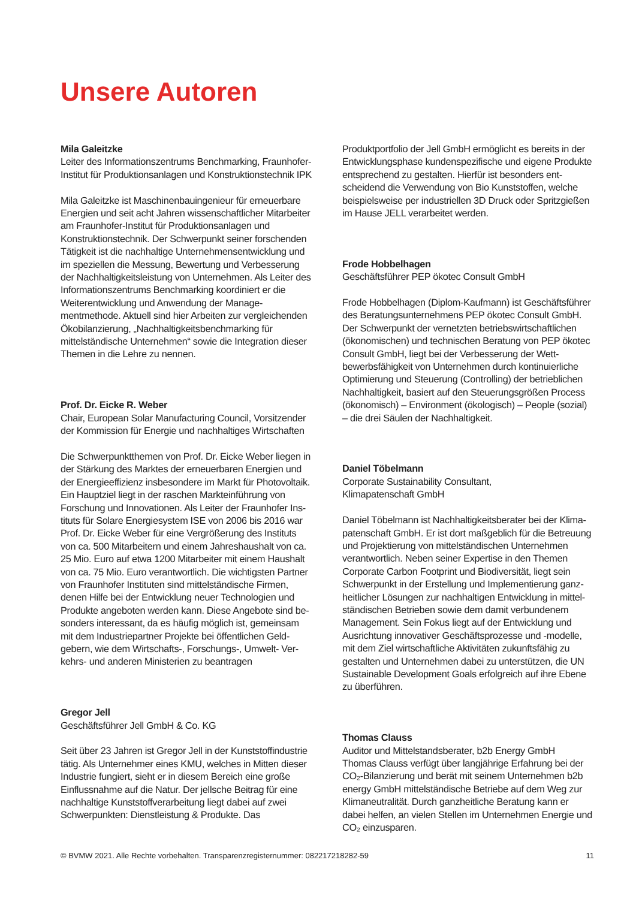Unsere Autoren
Mila Galeitzke
Leiter des Informationszentrums Benchmarking, Fraunhofer-Institut für Produktionsanlagen und Konstruk­tionstechnik IPK
Mila Galeitzke ist Maschinenbauingenieur für erneuerbare Energien und seit acht Jahren wissenschaftlicher Mit­arbeiter am Fraunhofer-Institut für Produktionsanlagen und Konstruktionstechnik. Der Schwerpunkt seiner forschen­den Tätigkeit ist die nachhaltige Unternehmensentwicklung und im speziellen die Messung, Bewertung und Verbesse­rung der Nachhaltigkeitsleistung von Unternehmen. Als Leiter des Informationszentrums Benchmarking koordiniert er die Weiterentwicklung und Anwendung der Manage­mentmethode. Aktuell sind hier Arbeiten zur vergleichen­den Ökobilanzierung, „Nachhaltigkeitsbenchmarking für mittelständische Unternehmen“ sowie die Integration dieser Themen in die Lehre zu nennen.
Prof. Dr. Eicke R. Weber
Chair, European Solar Manufacturing Council, Vorsitzender der Kommission für Energie und nachhaltiges Wirtschaften
Die Schwerpunktthemen von Prof. Dr. Eicke Weber liegen in der Stärkung des Marktes der erneuerbaren Energien und der Energieeffizienz insbesondere im Markt für Photovolta­ik. Ein Hauptziel liegt in der raschen Markteinführung von Forschung und Innovationen. Als Leiter der Fraunhofer Ins­tituts für Solare Energiesystem ISE von 2006 bis 2016 war Prof. Dr. Eicke Weber für eine Vergrößerung des Instituts von ca. 500 Mitarbeitern und einem Jahreshaushalt von ca. 25 Mio. Euro auf etwa 1200 Mitarbeiter mit einem Haushalt von ca. 75 Mio. Euro verantwortlich. Die wichtigsten Part­ner von Fraunhofer Instituten sind mittelständische Firmen, denen Hilfe bei der Entwicklung neuer Technologien und Produkte angeboten werden kann. Diese Angebote sind be­sonders interessant, da es häufig möglich ist, gemeinsam mit dem Industriepartner Projekte bei öffentlichen Geld­gebern, wie dem Wirtschafts-, Forschungs-, Umwelt- Ver­kehrs- und anderen Ministerien zu beantragen
Gregor Jell
Geschäftsführer Jell GmbH & Co. KG
Seit über 23 Jahren ist Gregor Jell in der Kunststoffindus­trie tätig. Als Unternehmer eines KMU, welches in Mitten dieser Industrie fungiert, sieht er in diesem Bereich eine große Einflussnahme auf die Natur. Der jellsche Beitrag für eine nachhaltige Kunststoffverarbeitung liegt dabei auf zwei Schwerpunkten: Dienstleistung & Produkte. Das
Produktportfolio der Jell GmbH ermöglicht es bereits in der Entwicklungsphase kundenspezifische und eigene Produk­te entsprechend zu gestalten. Hierfür ist besonders ent­scheidend die Verwendung von Bio Kunststoffen, welche beispielsweise per industriellen 3D Druck oder Spritzgie­ßen im Hause JELL verarbeitet werden.
Frode Hobbelhagen
Geschäftsführer PEP ökotec Consult GmbH
Frode Hobbelhagen (Diplom-Kaufmann) ist Geschäfts­führer des Beratungsunternehmens PEP ökotec Consult GmbH. Der Schwerpunkt der vernetzten betriebswirtschaft­lichen (ökonomischen) und technischen Beratung von PEP ökotec Consult GmbH, liegt bei der Verbesserung der Wett­bewerbsfähigkeit von Unternehmen durch kontinuierliche Optimierung und Steuerung (Controlling) der betrieblichen Nachhaltigkeit, basiert auf den Steuerungsgrößen Process (ökonomisch) – Environment (ökologisch) – People (sozial) – die drei Säulen der Nachhaltigkeit.
Daniel Töbelmann
Corporate Sustainability Consultant,
Klimapatenschaft GmbH
Daniel Töbelmann ist Nachhaltigkeitsberater bei der Klima­patenschaft GmbH. Er ist dort maßgeblich für die Betreu­ung und Projektierung von mittelständischen Unternehmen verantwortlich. Neben seiner Expertise in den Themen Corporate Carbon Footprint und Biodiversität, liegt sein Schwerpunkt in der Erstellung und Implementierung ganz­heitlicher Lösungen zur nachhaltigen Entwicklung in mittel­ständischen Betrieben sowie dem damit verbundenem Management. Sein Fokus liegt auf der Entwicklung und Ausrichtung innovativer Geschäftsprozesse und -modelle, mit dem Ziel wirtschaftliche Aktivitäten zukunftsfähig zu gestalten und Unternehmen dabei zu unterstützen, die UN Sustainable Development Goals erfolgreich auf ihre Ebene zu überführen.
Thomas Clauss
Auditor und Mittelstandsberater, b2b Energy GmbH
Thomas Clauss verfügt über langjährige Erfahrung bei der CO₂-Bilanzierung und berät mit seinem Unternehmen b2b energy GmbH mittelständische Betriebe auf dem Weg zur Klimaneutralität. Durch ganzheitliche Beratung kann er dabei helfen, an vielen Stellen im Unternehmen Energie und CO₂ einzusparen.
© BVMW 2021. Alle Rechte vorbehalten. Transparenzregisternummer: 082217218282-59 11